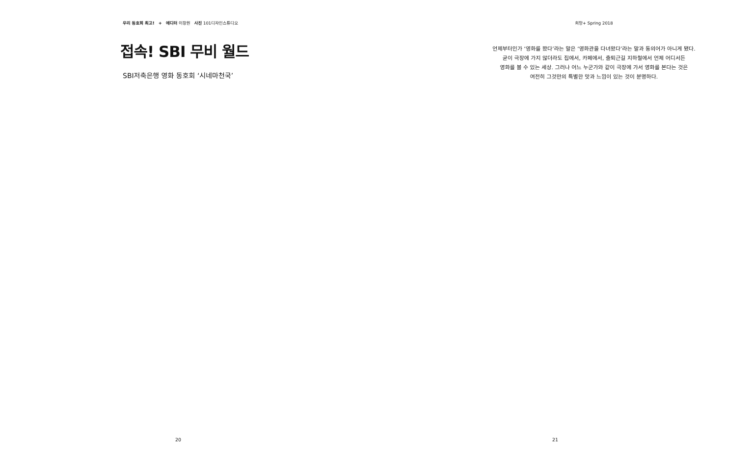우리 동호회 최고! + 에디터 이장원 사진 101디자인스튜디오
접속! SBI 무비 월드
SBI저축은행 영화 동호회 ‘시네마천국’
20
희망+ Spring 2018
언제부터인가 ‘영화를 봤다’라는 말은 ‘영화관을 다녀왔다’라는 말과 동의어가 아니게 됐다.
굳이 극장에 가지 않더라도 집에서, 카페에서, 출퇴근길 지하철에서 언제 어디서든
영화를 볼 수 있는 세상. 그러나 어느 누군가와 같이 극장에 가서 영화를 본다는 것은
여전히 그것만의 특별한 맛과 느낌이 있는 것이 분명하다.
21